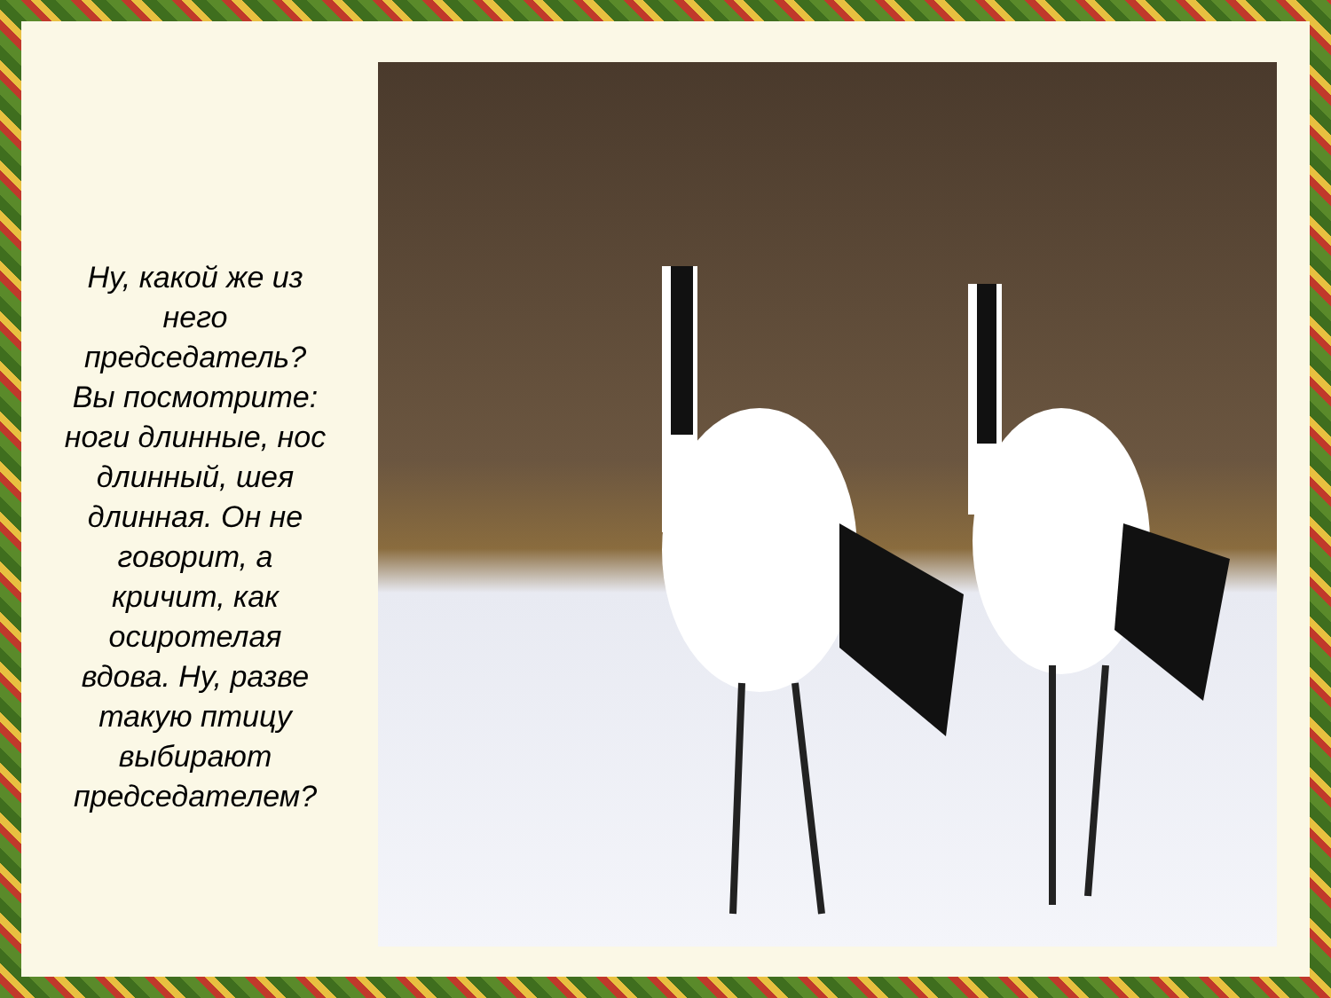Ну, какой же из
него
председатель?
Вы посмотрите:
ноги длинные, нос
длинный, шея
длинная. Он не
говорит, а
кричит, как
осиротелая
вдова. Ну, разве
такую птицу
выбирают
председателем?